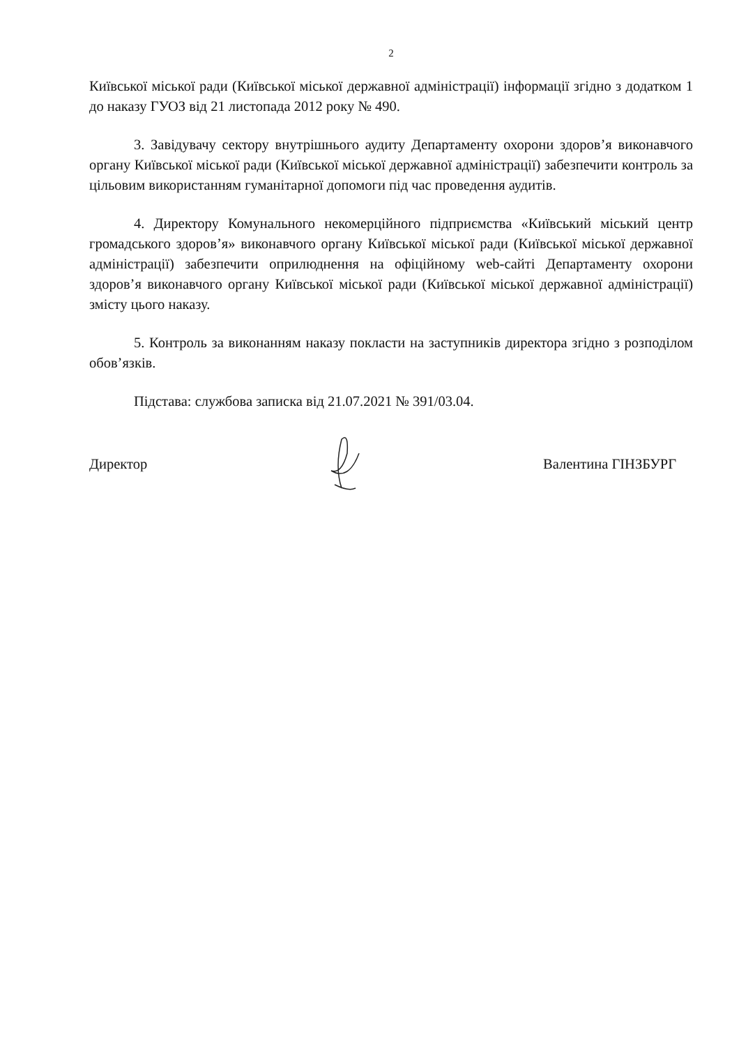2
Київської міської ради (Київської міської державної адміністрації) інформації згідно з додатком 1 до наказу ГУОЗ від 21 листопада 2012 року № 490.
3. Завідувачу сектору внутрішнього аудиту Департаменту охорони здоров’я виконавчого органу Київської міської ради (Київської міської державної адміністрації) забезпечити контроль за цільовим використанням гуманітарної допомоги під час проведення аудитів.
4. Директору Комунального некомерційного підприємства «Київський міський центр громадського здоров’я» виконавчого органу Київської міської ради (Київської міської державної адміністрації) забезпечити оприлюднення на офіційному web-сайті Департаменту охорони здоров’я виконавчого органу Київської міської ради (Київської міської державної адміністрації) змісту цього наказу.
5. Контроль за виконанням наказу покласти на заступників директора згідно з розподілом обов’язків.
Підстава: службова записка від 21.07.2021 № 391/03.04.
Директор Валентина ГІНЗБУРГ